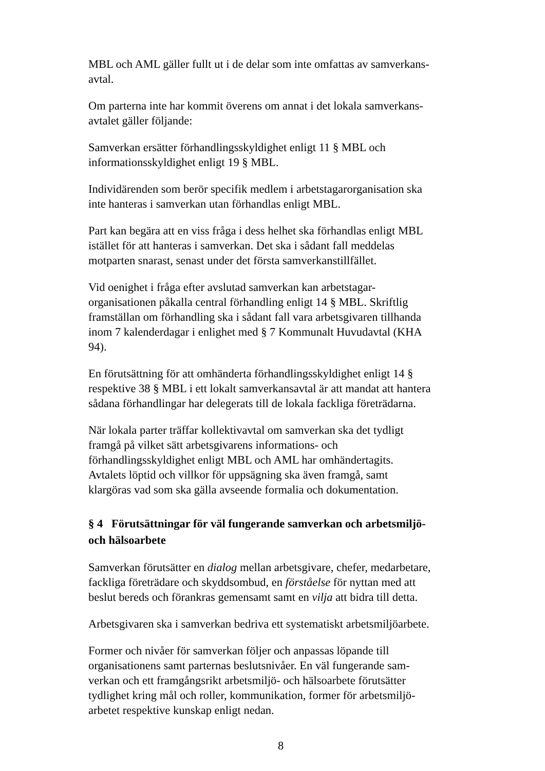MBL och AML gäller fullt ut i de delar som inte omfattas av samverkans-
avtal.
Om parterna inte har kommit överens om annat i det lokala samverkans-
avtalet gäller följande:
Samverkan ersätter förhandlingsskyldighet enligt 11 § MBL och
informationsskyldighet enligt 19 § MBL.
Individärenden som berör specifik medlem i arbetstagarorganisation ska
inte hanteras i samverkan utan förhandlas enligt MBL.
Part kan begära att en viss fråga i dess helhet ska förhandlas enligt MBL
istället för att hanteras i samverkan. Det ska i sådant fall meddelas
motparten snarast, senast under det första samverkanstillfället.
Vid oenighet i fråga efter avslutad samverkan kan arbetstagar-
organisationen påkalla central förhandling enligt 14 § MBL. Skriftlig
framställan om förhandling ska i sådant fall vara arbetsgivaren tillhanda
inom 7 kalenderdagar i enlighet med § 7 Kommunalt Huvudavtal (KHA
94).
En förutsättning för att omhänderta förhandlingsskyldighet enligt 14 §
respektive 38 § MBL i ett lokalt samverkansavtal är att mandat att hantera
sådana förhandlingar har delegerats till de lokala fackliga företrädarna.
När lokala parter träffar kollektivavtal om samverkan ska det tydligt
framgå på vilket sätt arbetsgivarens informations- och
förhandlingsskyldighet enligt MBL och AML har omhändertagits.
Avtalets löptid och villkor för uppsägning ska även framgå, samt
klargöras vad som ska gälla avseende formalia och dokumentation.
§ 4 Förutsättningar för väl fungerande samverkan och arbetsmiljö-
och hälsoarbete
Samverkan förutsätter en dialog mellan arbetsgivare, chefer, medarbetare,
fackliga företrädare och skyddsombud, en förståelse för nyttan med att
beslut bereds och förankras gemensamt samt en vilja att bidra till detta.
Arbetsgivaren ska i samverkan bedriva ett systematiskt arbetsmiljöarbete.
Former och nivåer för samverkan följer och anpassas löpande till
organisationens samt parternas beslutsnivåer. En väl fungerande sam-
verkan och ett framgångsrikt arbetsmiljö- och hälsoarbete förutsätter
tydlighet kring mål och roller, kommunikation, former för arbetsmiljö-
arbetet respektive kunskap enligt nedan.
8